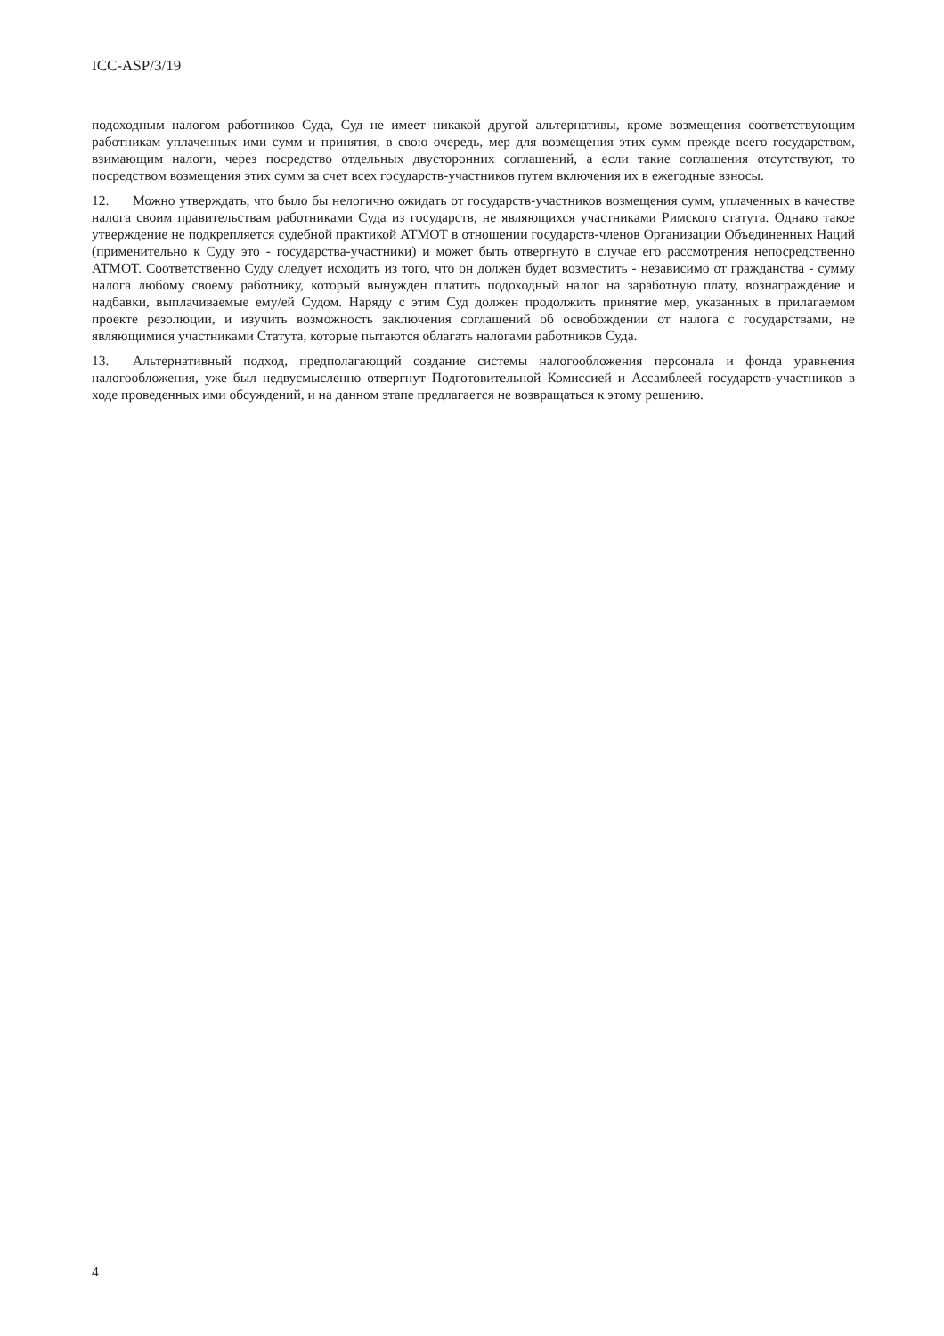ICC-ASP/3/19
подоходным налогом работников Суда, Суд не имеет никакой другой альтернативы, кроме возмещения соответствующим работникам уплаченных ими сумм и принятия, в свою очередь, мер для возмещения этих сумм прежде всего государством, взимающим налоги, через посредство отдельных двусторонних соглашений, а если такие соглашения отсутствуют, то посредством возмещения этих сумм за счет всех государств-участников путем включения их в ежегодные взносы.
12. Можно утверждать, что было бы нелогично ожидать от государств-участников возмещения сумм, уплаченных в качестве налога своим правительствам работниками Суда из государств, не являющихся участниками Римского статута. Однако такое утверждение не подкрепляется судебной практикой АТМОТ в отношении государств-членов Организации Объединенных Наций (применительно к Суду это - государства-участники) и может быть отвергнуто в случае его рассмотрения непосредственно АТМОТ. Соответственно Суду следует исходить из того, что он должен будет возместить - независимо от гражданства - сумму налога любому своему работнику, который вынужден платить подоходный налог на заработную плату, вознаграждение и надбавки, выплачиваемые ему/ей Судом. Наряду с этим Суд должен продолжить принятие мер, указанных в прилагаемом проекте резолюции, и изучить возможность заключения соглашений об освобождении от налога с государствами, не являющимися участниками Статута, которые пытаются облагать налогами работников Суда.
13. Альтернативный подход, предполагающий создание системы налогообложения персонала и фонда уравнения налогообложения, уже был недвусмысленно отвергнут Подготовительной Комиссией и Ассамблеей государств-участников в ходе проведенных ими обсуждений, и на данном этапе предлагается не возвращаться к этому решению.
4